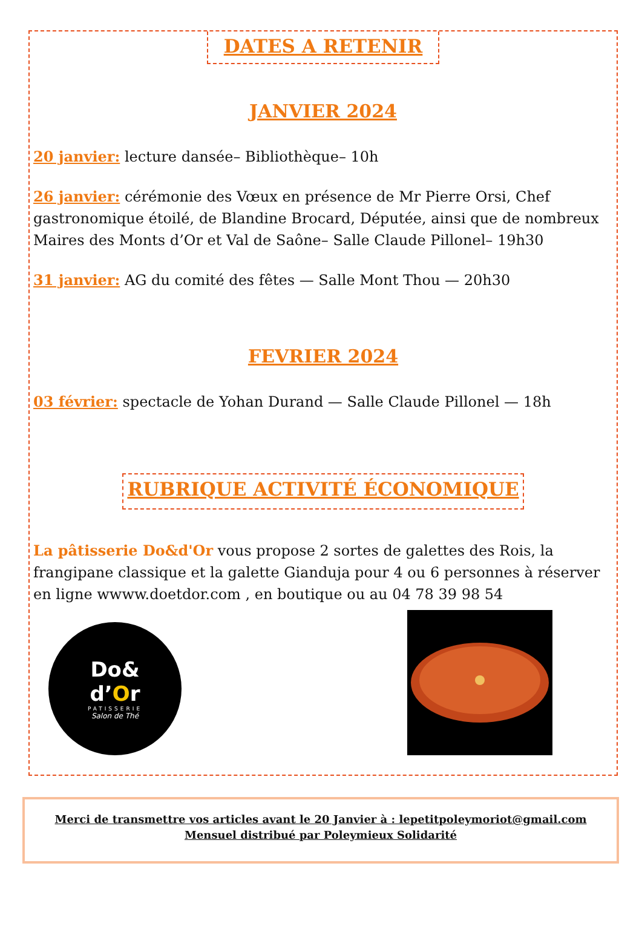DATES A RETENIR
JANVIER 2024
20 janvier: lecture dansée– Bibliothèque– 10h
26 janvier: cérémonie des Vœux en présence de Mr Pierre Orsi, Chef gastronomique étoilé, de Blandine Brocard, Députée, ainsi que de nombreux Maires des Monts d’Or et Val de Saône– Salle Claude Pillonel– 19h30
31 janvier: AG du comité des fêtes — Salle Mont Thou — 20h30
FEVRIER 2024
03 février: spectacle de Yohan Durand — Salle Claude Pillonel — 18h
RUBRIQUE ACTIVITÉ ÉCONOMIQUE
La pâtisserie Do&d'Or vous propose 2 sortes de galettes des Rois, la frangipane classique et la galette Gianduja pour 4 ou 6 personnes à réserver en ligne wwww.doetdor.com , en boutique ou au 04 78 39 98 54
Do&
d’Or
PATISSERIE
Salon de Thé
Merci de transmettre vos articles avant le 20 Janvier à : lepetitpoleymoriot@gmail.com
Mensuel distribué par Poleymieux Solidarité